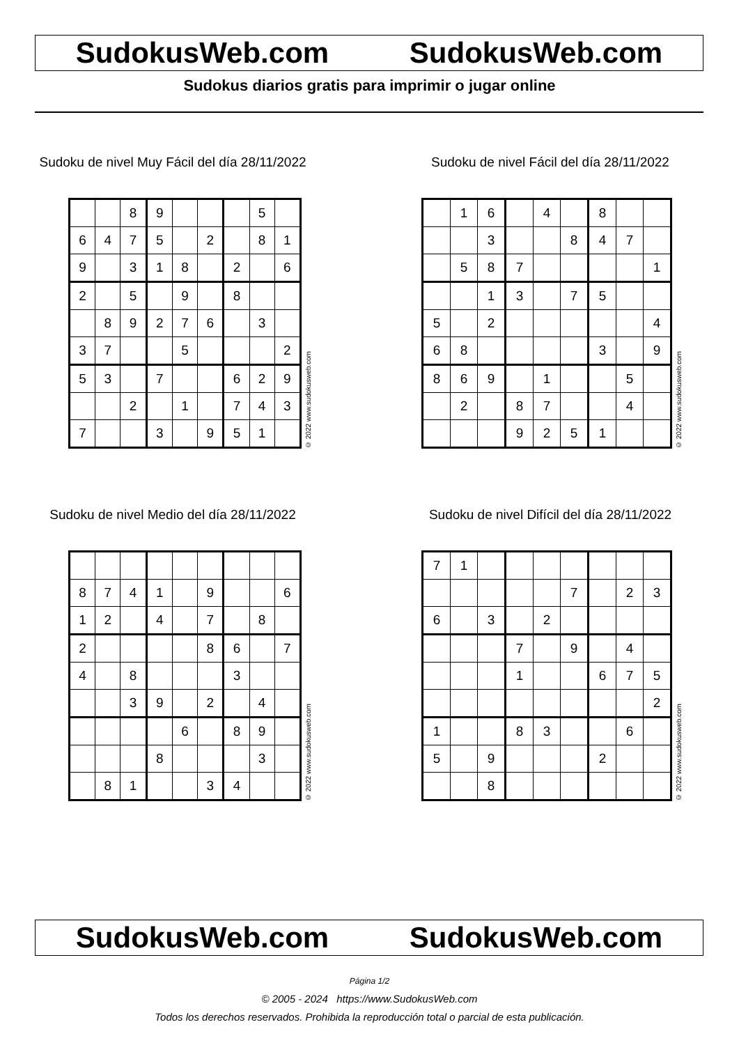SudokusWeb.com SudokusWeb.com
Sudokus diarios gratis para imprimir o jugar online
Sudoku de nivel Muy Fácil del día 28/11/2022
| | | 8 | 9 | | | | 5 | |
| 6 | 4 | 7 | 5 | | 2 | | 8 | 1 |
| 9 | | 3 | 1 | 8 | | 2 | | 6 |
| 2 | | 5 | | 9 | | 8 | | |
| | 8 | 9 | 2 | 7 | 6 | | 3 | |
| 3 | 7 | | | 5 | | | | 2 |
| 5 | 3 | | 7 | | | 6 | 2 | 9 |
| | | 2 | | 1 | | 7 | 4 | 3 |
| 7 | | | 3 | | 9 | 5 | 1 | |
© 2022 www.sudokusweb.com
Sudoku de nivel Fácil del día 28/11/2022
| | 1 | 6 | | 4 | | 8 | | |
| | | 3 | | | 8 | 4 | 7 | |
| | 5 | 8 | 7 | | | | | 1 |
| | | 1 | 3 | | 7 | 5 | | |
| 5 | | 2 | | | | | | 4 |
| 6 | 8 | | | | | 3 | | 9 |
| 8 | 6 | 9 | | 1 | | | 5 | |
| | 2 | | 8 | 7 | | | 4 | |
| | | | 9 | 2 | 5 | 1 | | |
© 2022 www.sudokusweb.com
Sudoku de nivel Medio del día 28/11/2022
| 8 | 7 | 4 | 1 | | 9 | | | 6 |
| 1 | 2 | | 4 | | 7 | | 8 | |
| 2 | | | | | 8 | 6 | | 7 |
| 4 | | 8 | | | | 3 | | |
| | | 3 | 9 | | 2 | | 4 | |
| | | | | 6 | | 8 | 9 | |
| | | | 8 | | | | 3 | |
| | 8 | 1 | | | 3 | 4 | | |
© 2022 www.sudokusweb.com
Sudoku de nivel Difícil del día 28/11/2022
| 7 | 1 | | | | | | | |
| | | | | | 7 | | 2 | 3 |
| 6 | | 3 | | 2 | | | | |
| | | | 7 | | 9 | | 4 | |
| | | | 1 | | | 6 | 7 | 5 |
| | | | | | | | | 2 |
| 1 | | | 8 | 3 | | | 6 | |
| 5 | | 9 | | | | 2 | | |
| | | 8 | | | | | | |
© 2022 www.sudokusweb.com
SudokusWeb.com SudokusWeb.com
Página 1/2
© 2005 - 2024 https://www.SudokusWeb.com
Todos los derechos reservados. Prohibida la reproducción total o parcial de esta publicación.